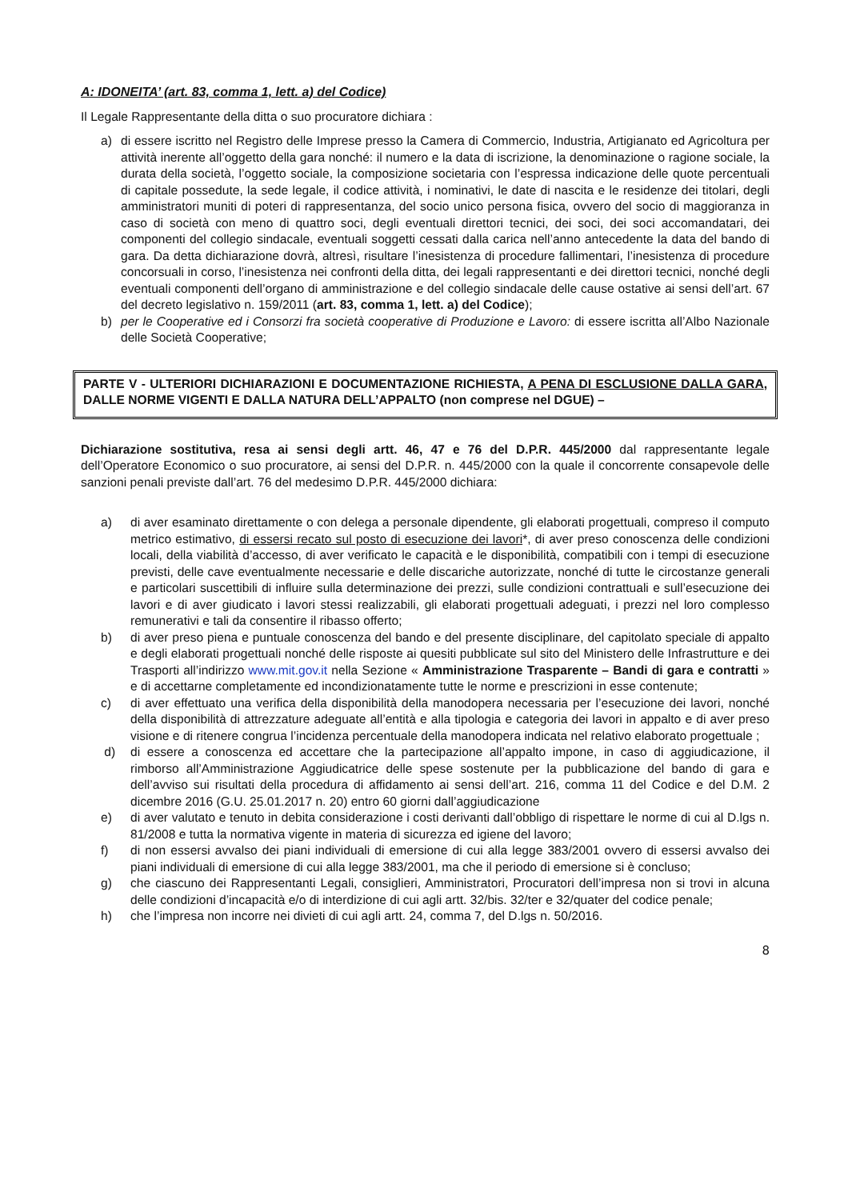A: IDONEITA’ (art. 83, comma 1, lett. a) del Codice)
Il Legale Rappresentante della ditta o suo procuratore dichiara :
a) di essere iscritto nel Registro delle Imprese presso la Camera di Commercio, Industria, Artigianato ed Agricoltura per attività inerente all’oggetto della gara nonché: il numero e la data di iscrizione, la denominazione o ragione sociale, la durata della società, l’oggetto sociale, la composizione societaria con l’espressa indicazione delle quote percentuali di capitale possedute, la sede legale, il codice attività, i nominativi, le date di nascita e le residenze dei titolari, degli amministratori muniti di poteri di rappresentanza, del socio unico persona fisica, ovvero del socio di maggioranza in caso di società con meno di quattro soci, degli eventuali direttori tecnici, dei soci, dei soci accomandatari, dei componenti del collegio sindacale, eventuali soggetti cessati dalla carica nell’anno antecedente la data del bando di gara. Da detta dichiarazione dovrà, altresì, risultare l’inesistenza di procedure fallimentari, l’inesistenza di procedure concorsuali in corso, l’inesistenza nei confronti della ditta, dei legali rappresentanti e dei direttori tecnici, nonché degli eventuali componenti dell’organo di amministrazione e del collegio sindacale delle cause ostative ai sensi dell’art. 67 del decreto legislativo n. 159/2011 (art. 83, comma 1, lett. a) del Codice);
b) per le Cooperative ed i Consorzi fra società cooperative di Produzione e Lavoro: di essere iscritta all’Albo Nazionale delle Società Cooperative;
PARTE V - ULTERIORI DICHIARAZIONI E DOCUMENTAZIONE RICHIESTA, A PENA DI ESCLUSIONE DALLA GARA, DALLE NORME VIGENTI E DALLA NATURA DELL’APPALTO (non comprese nel DGUE) –
Dichiarazione sostitutiva, resa ai sensi degli artt. 46, 47 e 76 del D.P.R. 445/2000 dal rappresentante legale dell’Operatore Economico o suo procuratore, ai sensi del D.P.R. n. 445/2000 con la quale il concorrente consapevole delle sanzioni penali previste dall’art. 76 del medesimo D.P.R. 445/2000 dichiara:
a) di aver esaminato direttamente o con delega a personale dipendente, gli elaborati progettuali, compreso il computo metrico estimativo, di essersi recato sul posto di esecuzione dei lavori*, di aver preso conoscenza delle condizioni locali, della viabilità d’accesso, di aver verificato le capacità e le disponibilità, compatibili con i tempi di esecuzione previsti, delle cave eventualmente necessarie e delle discariche autorizzate, nonché di tutte le circostanze generali e particolari suscettibili di influire sulla determinazione dei prezzi, sulle condizioni contrattuali e sull’esecuzione dei lavori e di aver giudicato i lavori stessi realizzabili, gli elaborati progettuali adeguati, i prezzi nel loro complesso remunerativi e tali da consentire il ribasso offerto;
b) di aver preso piena e puntuale conoscenza del bando e del presente disciplinare, del capitolato speciale di appalto e degli elaborati progettuali nonché delle risposte ai quesiti pubblicate sul sito del Ministero delle Infrastrutture e dei Trasporti all’indirizzo www.mit.gov.it nella Sezione « Amministrazione Trasparente – Bandi di gara e contratti » e di accettarne completamente ed incondizionatamente tutte le norme e prescrizioni in esse contenute;
c) di aver effettuato una verifica della disponibilità della manodopera necessaria per l’esecuzione dei lavori, nonché della disponibilità di attrezzature adeguate all’entità e alla tipologia e categoria dei lavori in appalto e di aver preso visione e di ritenere congrua l’incidenza percentuale della manodopera indicata nel relativo elaborato progettuale ;
d) di essere a conoscenza ed accettare che la partecipazione all’appalto impone, in caso di aggiudicazione, il rimborso all’Amministrazione Aggiudicatrice delle spese sostenute per la pubblicazione del bando di gara e dell’avviso sui risultati della procedura di affidamento ai sensi dell’art. 216, comma 11 del Codice e del D.M. 2 dicembre 2016 (G.U. 25.01.2017 n. 20) entro 60 giorni dall’aggiudicazione
e) di aver valutato e tenuto in debita considerazione i costi derivanti dall’obbligo di rispettare le norme di cui al D.lgs n. 81/2008 e tutta la normativa vigente in materia di sicurezza ed igiene del lavoro;
f) di non essersi avvalso dei piani individuali di emersione di cui alla legge 383/2001 ovvero di essersi avvalso dei piani individuali di emersione di cui alla legge 383/2001, ma che il periodo di emersione si è concluso;
g) che ciascuno dei Rappresentanti Legali, consiglieri, Amministratori, Procuratori dell’impresa non si trovi in alcuna delle condizioni d’incapacità e/o di interdizione di cui agli artt. 32/bis. 32/ter e 32/quater del codice penale;
h) che l’impresa non incorre nei divieti di cui agli artt. 24, comma 7, del D.lgs n. 50/2016.
8